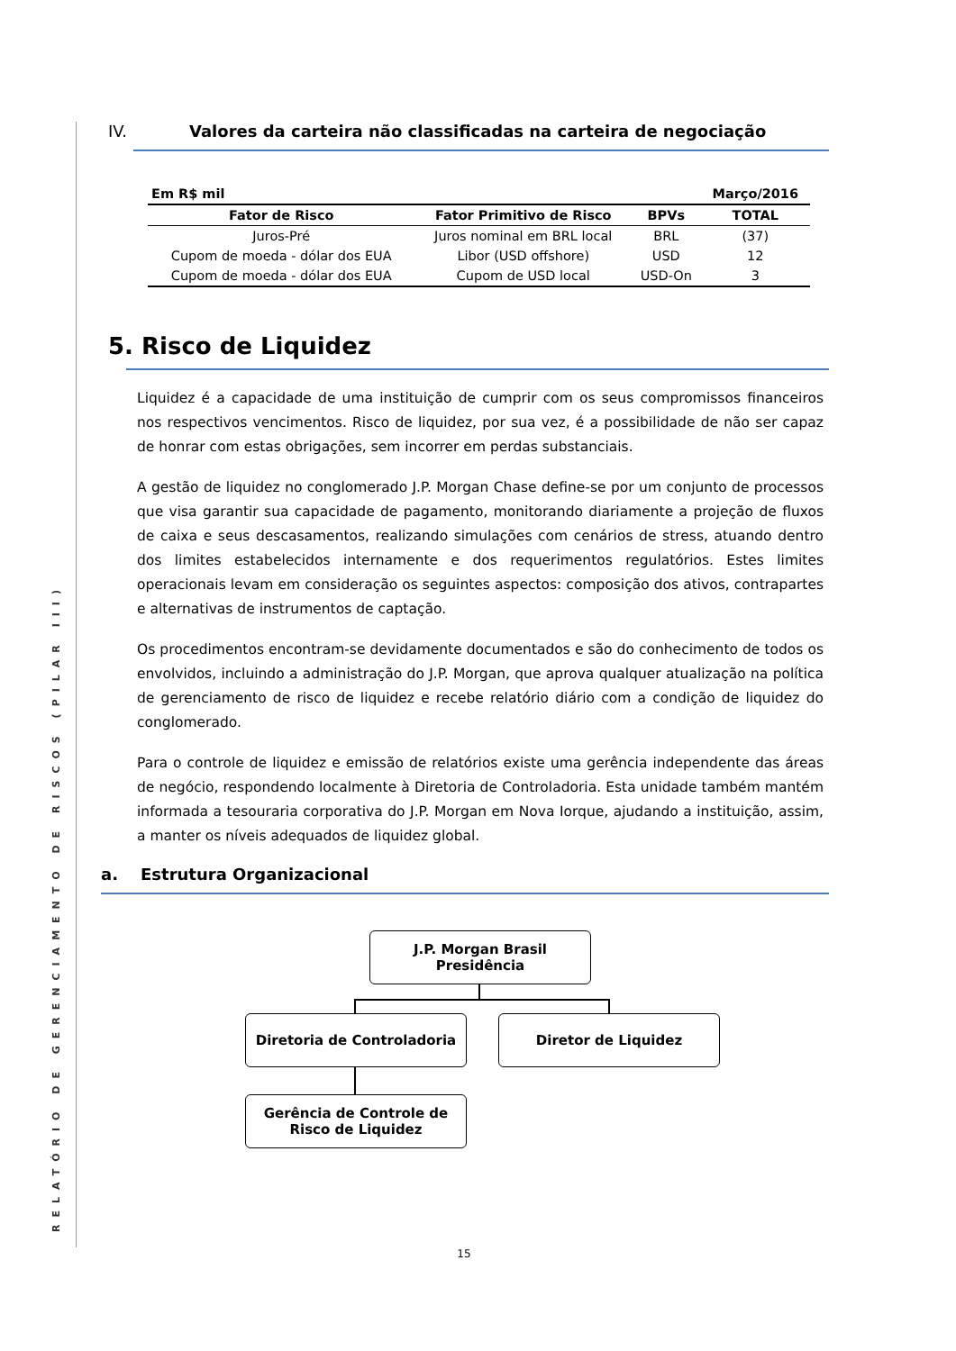RELATÓRIO DE GERENCIAMENTO DE RISCOS (PILAR III)
IV. Valores da carteira não classificadas na carteira de negociação
| Em R$ mil | | | Março/2016 |
| Fator de Risco | Fator Primitivo de Risco | BPVs | TOTAL |
| Juros-Pré | Juros nominal em BRL local | BRL | (37) |
| Cupom de moeda - dólar dos EUA | Libor (USD offshore) | USD | 12 |
| Cupom de moeda - dólar dos EUA | Cupom de USD local | USD-On | 3 |
5. Risco de Liquidez
Liquidez é a capacidade de uma instituição de cumprir com os seus compromissos financeiros nos respectivos vencimentos. Risco de liquidez, por sua vez, é a possibilidade de não ser capaz de honrar com estas obrigações, sem incorrer em perdas substanciais.
A gestão de liquidez no conglomerado J.P. Morgan Chase define-se por um conjunto de processos que visa garantir sua capacidade de pagamento, monitorando diariamente a projeção de fluxos de caixa e seus descasamentos, realizando simulações com cenários de stress, atuando dentro dos limites estabelecidos internamente e dos requerimentos regulatórios. Estes limites operacionais levam em consideração os seguintes aspectos: composição dos ativos, contrapartes e alternativas de instrumentos de captação.
Os procedimentos encontram-se devidamente documentados e são do conhecimento de todos os envolvidos, incluindo a administração do J.P. Morgan, que aprova qualquer atualização na política de gerenciamento de risco de liquidez e recebe relatório diário com a condição de liquidez do conglomerado.
Para o controle de liquidez e emissão de relatórios existe uma gerência independente das áreas de negócio, respondendo localmente à Diretoria de Controladoria. Esta unidade também mantém informada a tesouraria corporativa do J.P. Morgan em Nova Iorque, ajudando a instituição, assim, a manter os níveis adequados de liquidez global.
a. Estrutura Organizacional
J.P. Morgan Brasil
Presidência
Diretoria de Controladoria Diretor de Liquidez
Gerência de Controle de
Risco de Liquidez
15